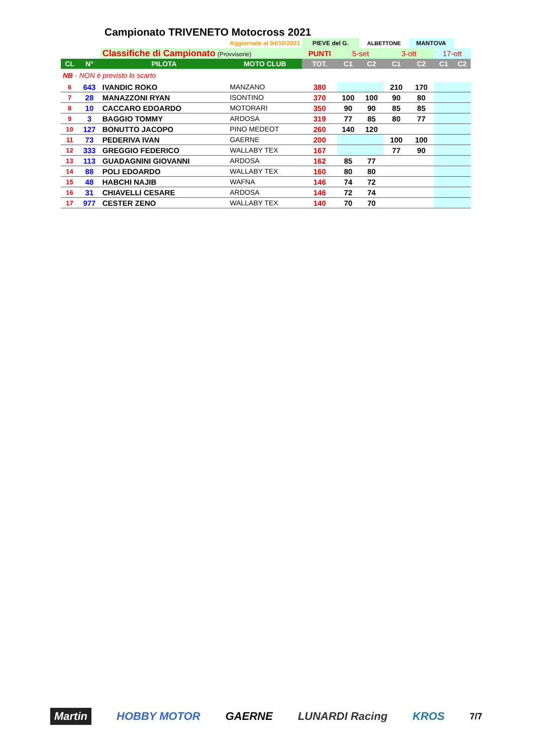Campionato TRIVENETO Motocross 2021
| Aggiornate al 04/10/2021 | | | | PIEVE del G. | | ALBETTONE | | MANTOVA | | |
| | | Classifiche di Campionato (Provvisorie) | | PUNTI | 5-set | | 3-ott | | 17-ott | |
| CL | N° | PILOTA | MOTO CLUB | TOT. | C1 | C2 | C1 | C2 | C1 | C2 |
| NB - NON è previsto lo scarto | | | | | | | | | | |
| 6 | 643 | IVANDIC ROKO | MANZANO | 380 | | | 210 | 170 | | |
| 7 | 28 | MANAZZONI RYAN | ISONTINO | 370 | 100 | 100 | 90 | 80 | | |
| 8 | 10 | CACCARO EDOARDO | MOTORARI | 350 | 90 | 90 | 85 | 85 | | |
| 9 | 3 | BAGGIO TOMMY | ARDOSA | 319 | 77 | 85 | 80 | 77 | | |
| 10 | 127 | BONUTTO JACOPO | PINO MEDEOT | 260 | 140 | 120 | | | | |
| 11 | 73 | PEDERIVA IVAN | GAERNE | 200 | | | 100 | 100 | | |
| 12 | 333 | GREGGIO FEDERICO | WALLABY TEX | 167 | | | 77 | 90 | | |
| 13 | 113 | GUADAGNINI GIOVANNI | ARDOSA | 162 | 85 | 77 | | | | |
| 14 | 88 | POLI EDOARDO | WALLABY TEX | 160 | 80 | 80 | | | | |
| 15 | 48 | HABCHI NAJIB | WAFNA | 146 | 74 | 72 | | | | |
| 16 | 31 | CHIAVELLI CESARE | ARDOSA | 146 | 72 | 74 | | | | |
| 17 | 977 | CESTER ZENO | WALLABY TEX | 140 | 70 | 70 | | | | |
Martin HOBBY MOTOR GAERNE LUNARDI Racing KROS 7/7